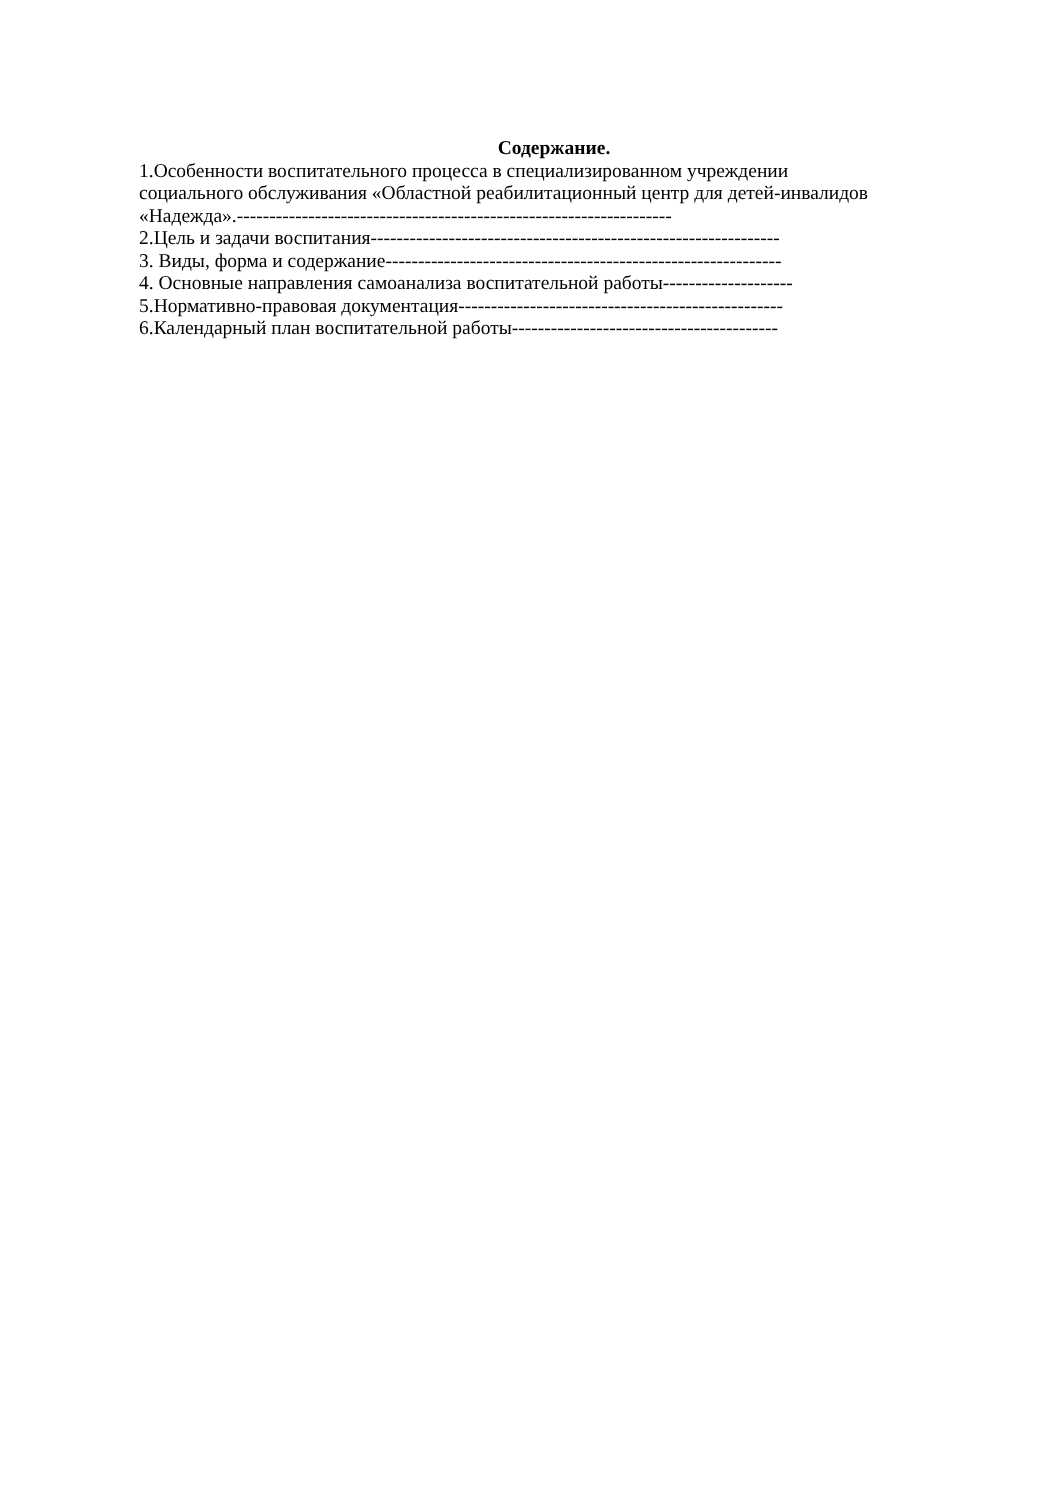Содержание.
1.Особенности воспитательного процесса в специализированном учреждении
социального обслуживания «Областной реабилитационный центр для детей-инвалидов
«Надежда».-------------------------------------------------------------------
2.Цель и задачи воспитания---------------------------------------------------------------
3. Виды, форма и содержание-------------------------------------------------------------
4. Основные направления самоанализа воспитательной работы--------------------
5.Нормативно-правовая документация--------------------------------------------------
6.Календарный план воспитательной работы-----------------------------------------